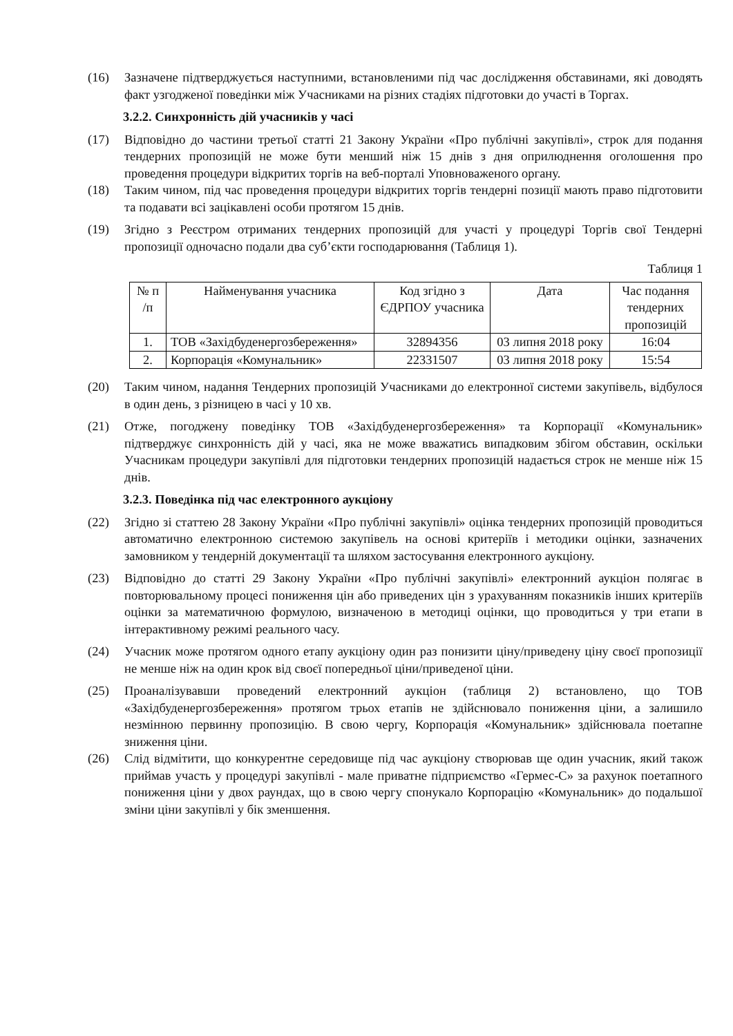(16) Зазначене підтверджується наступними, встановленими під час дослідження обставинами, які доводять факт узгодженої поведінки між Учасниками на різних стадіях підготовки до участі в Торгах.
3.2.2. Синхронність дій учасників у часі
(17) Відповідно до частини третьої статті 21 Закону України «Про публічні закупівлі», строк для подання тендерних пропозицій не може бути менший ніж 15 днів з дня оприлюднення оголошення про проведення процедури відкритих торгів на веб-порталі Уповноваженого органу.
(18) Таким чином, під час проведення процедури відкритих торгів тендерні позиції мають право підготовити та подавати всі зацікавлені особи протягом 15 днів.
(19) Згідно з Реєстром отриманих тендерних пропозицій для участі у процедурі Торгів свої Тендерні пропозиції одночасно подали два суб’єкти господарювання (Таблиця 1).
Таблиця 1
| № п /п | Найменування учасника | Код згідно з ЄДРПОУ учасника | Дата | Час подання тендерних пропозицій |
| --- | --- | --- | --- | --- |
| 1. | ТОВ «Західбуденергозбереження» | 32894356 | 03 липня 2018 року | 16:04 |
| 2. | Корпорація «Комунальник» | 22331507 | 03 липня 2018 року | 15:54 |
(20) Таким чином, надання Тендерних пропозицій Учасниками до електронної системи закупівель, відбулося в один день, з різницею в часі у 10 хв.
(21) Отже, погоджену поведінку ТОВ «Західбуденергозбереження» та Корпорації «Комунальник» підтверджує синхронність дій у часі, яка не може вважатись випадковим збігом обставин, оскільки Учасникам процедури закупівлі для підготовки тендерних пропозицій надається строк не менше ніж 15 днів.
3.2.3. Поведінка під час електронного аукціону
(22) Згідно зі статтею 28 Закону України «Про публічні закупівлі» оцінка тендерних пропозицій проводиться автоматично електронною системою закупівель на основі критеріїв і методики оцінки, зазначених замовником у тендерній документації та шляхом застосування електронного аукціону.
(23) Відповідно до статті 29 Закону України «Про публічні закупівлі» електронний аукціон полягає в повторювальному процесі пониження цін або приведених цін з урахуванням показників інших критеріїв оцінки за математичною формулою, визначеною в методиці оцінки, що проводиться у три етапи в інтерактивному режимі реального часу.
(24) Учасник може протягом одного етапу аукціону один раз понизити ціну/приведену ціну своєї пропозиції не менше ніж на один крок від своєї попередньої ціни/приведеної ціни.
(25) Проаналізувавши проведений електронний аукціон (таблиця 2) встановлено, що ТОВ «Західбуденергозбереження» протягом трьох етапів не здійснювало пониження ціни, а залишило незмінною первинну пропозицію. В свою чергу, Корпорація «Комунальник» здійснювала поетапне зниження ціни.
(26) Слід відмітити, що конкурентне середовище під час аукціону створював ще один учасник, який також приймав участь у процедурі закупівлі - мале приватне підприємство «Гермес-С» за рахунок поетапного пониження ціни у двох раундах, що в свою чергу спонукало Корпорацію «Комунальник» до подальшої зміни ціни закупівлі у бік зменшення.